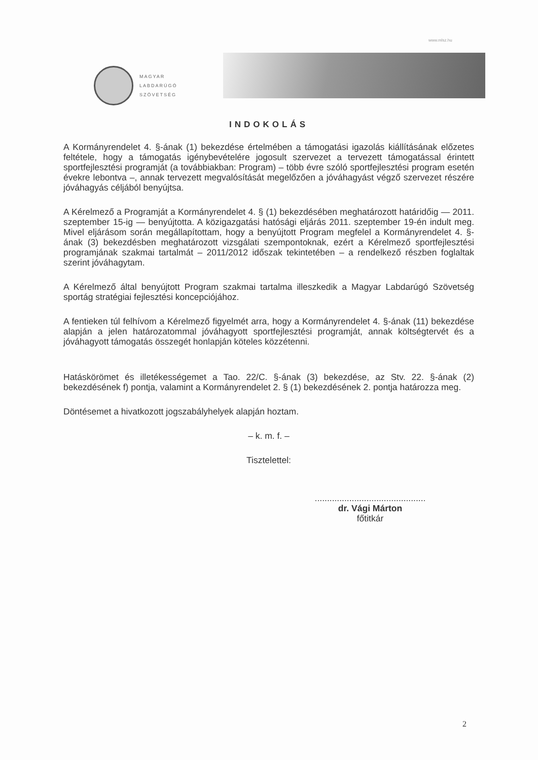www.mlsz.hu
MAGYAR
LABDARÚGÓ
SZÖVETSÉG
INDOKOLÁS
A Kormányrendelet 4. §-ának (1) bekezdése értelmében a támogatási igazolás kiállításának előzetes feltétele, hogy a támogatás igénybevételére jogosult szervezet a tervezett támogatással érintett sportfejlesztési programját (a továbbiakban: Program) – több évre szóló sportfejlesztési program esetén évekre lebontva –, annak tervezett megvalósítását megelőzően a jóváhagyást végző szervezet részére jóváhagyás céljából benyújtsa.
A Kérelmező a Programját a Kormányrendelet 4. § (1) bekezdésében meghatározott határidőig — 2011. szeptember 15-ig — benyújtotta. A közigazgatási hatósági eljárás 2011. szeptember 19-én indult meg. Mivel eljárásom során megállapítottam, hogy a benyújtott Program megfelel a Kormányrendelet 4. §-ának (3) bekezdésben meghatározott vizsgálati szempontoknak, ezért a Kérelmező sportfejlesztési programjának szakmai tartalmát – 2011/2012 időszak tekintetében – a rendelkező részben foglaltak szerint jóváhagytam.
A Kérelmező által benyújtott Program szakmai tartalma illeszkedik a Magyar Labdarúgó Szövetség sportág stratégiai fejlesztési koncepciójához.
A fentieken túl felhívom a Kérelmező figyelmét arra, hogy a Kormányrendelet 4. §-ának (11) bekezdése alapján a jelen határozatommal jóváhagyott sportfejlesztési programját, annak költségtervét és a jóváhagyott támogatás összegét honlapján köteles közzétenni.
Hatáskörömet és illetékességemet a Tao. 22/C. §-ának (3) bekezdése, az Stv. 22. §-ának (2) bekezdésének f) pontja, valamint a Kormányrendelet 2. § (1) bekezdésének 2. pontja határozza meg.
Döntésemet a hivatkozott jogszabályhelyek alapján hoztam.
– k. m. f. –
Tisztelettel:
.............................................
dr. Vági Márton
főtitkár
2